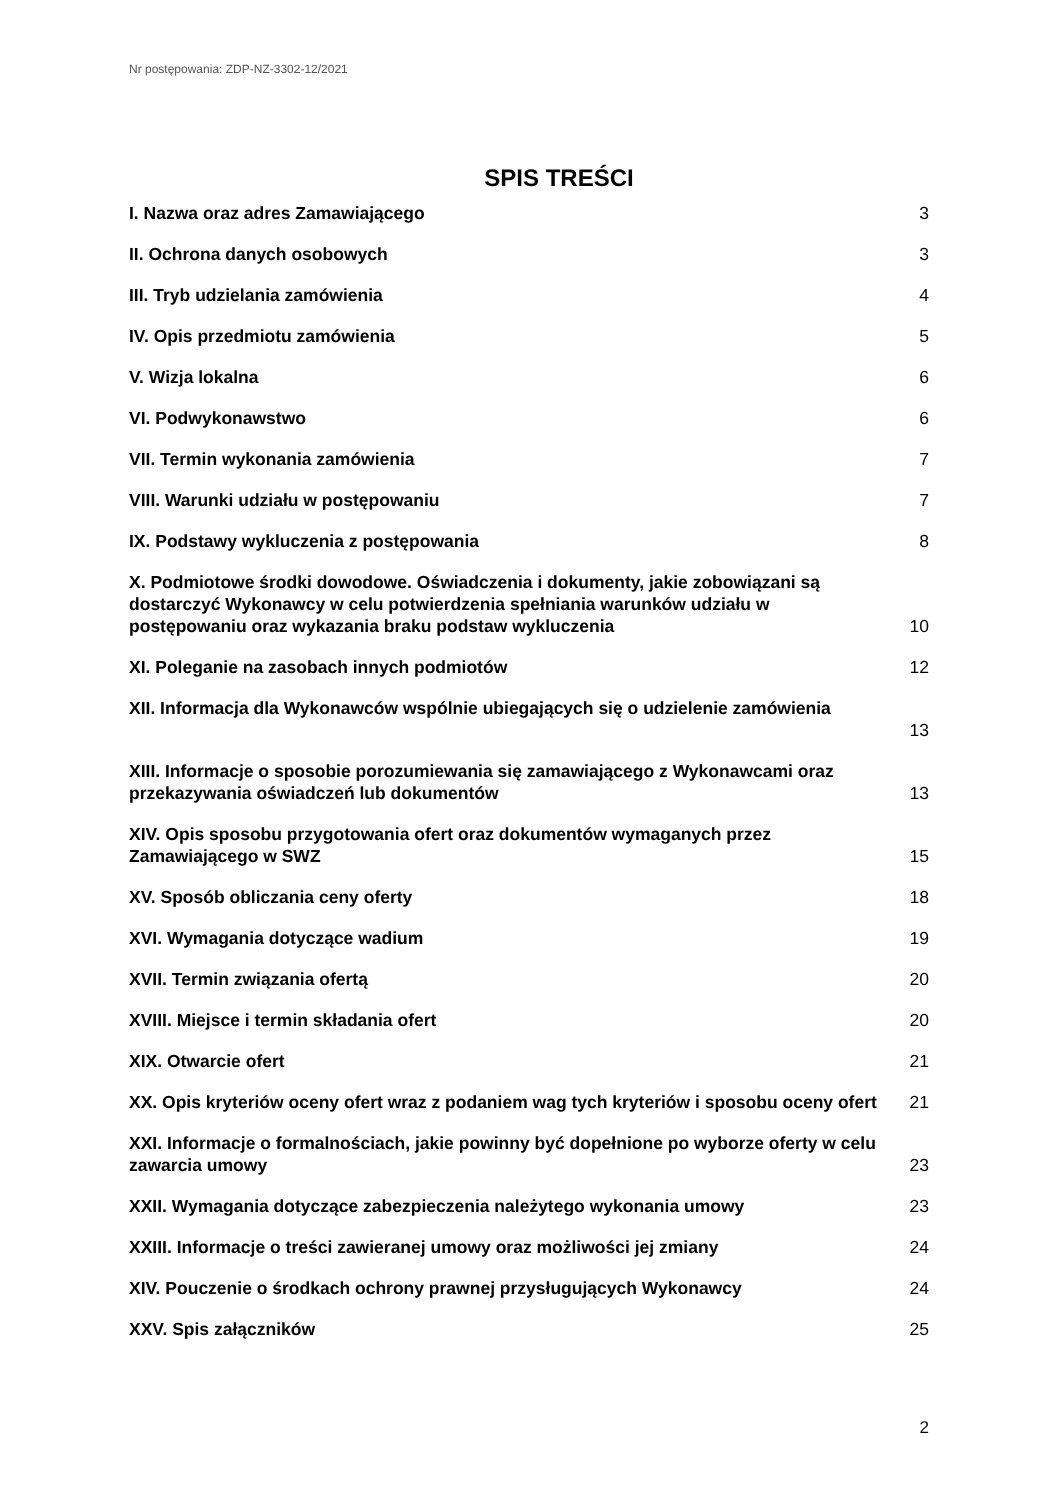Nr postępowania: ZDP-NZ-3302-12/2021
SPIS TREŚCI
I. Nazwa oraz adres Zamawiającego 3
II. Ochrona danych osobowych 3
III. Tryb udzielania zamówienia 4
IV. Opis przedmiotu zamówienia 5
V. Wizja lokalna 6
VI. Podwykonawstwo 6
VII. Termin wykonania zamówienia 7
VIII. Warunki udziału w postępowaniu 7
IX. Podstawy wykluczenia z postępowania 8
X. Podmiotowe środki dowodowe. Oświadczenia i dokumenty, jakie zobowiązani są dostarczyć Wykonawcy w celu potwierdzenia spełniania warunków udziału w postępowaniu oraz wykazania braku podstaw wykluczenia 10
XI. Poleganie na zasobach innych podmiotów 12
XII. Informacja dla Wykonawców wspólnie ubiegających się o udzielenie zamówienia
13
XIII. Informacje o sposobie porozumiewania się zamawiającego z Wykonawcami oraz przekazywania oświadczeń lub dokumentów 13
XIV. Opis sposobu przygotowania ofert oraz dokumentów wymaganych przez Zamawiającego w SWZ 15
XV. Sposób obliczania ceny oferty 18
XVI. Wymagania dotyczące wadium 19
XVII. Termin związania ofertą 20
XVIII. Miejsce i termin składania ofert 20
XIX. Otwarcie ofert 21
XX. Opis kryteriów oceny ofert wraz z podaniem wag tych kryteriów i sposobu oceny ofert 21
XXI. Informacje o formalnościach, jakie powinny być dopełnione po wyborze oferty w celu zawarcia umowy 23
XXII. Wymagania dotyczące zabezpieczenia należytego wykonania umowy 23
XXIII. Informacje o treści zawieranej umowy oraz możliwości jej zmiany 24
XIV. Pouczenie o środkach ochrony prawnej przysługujących Wykonawcy 24
XXV. Spis załączników 25
2